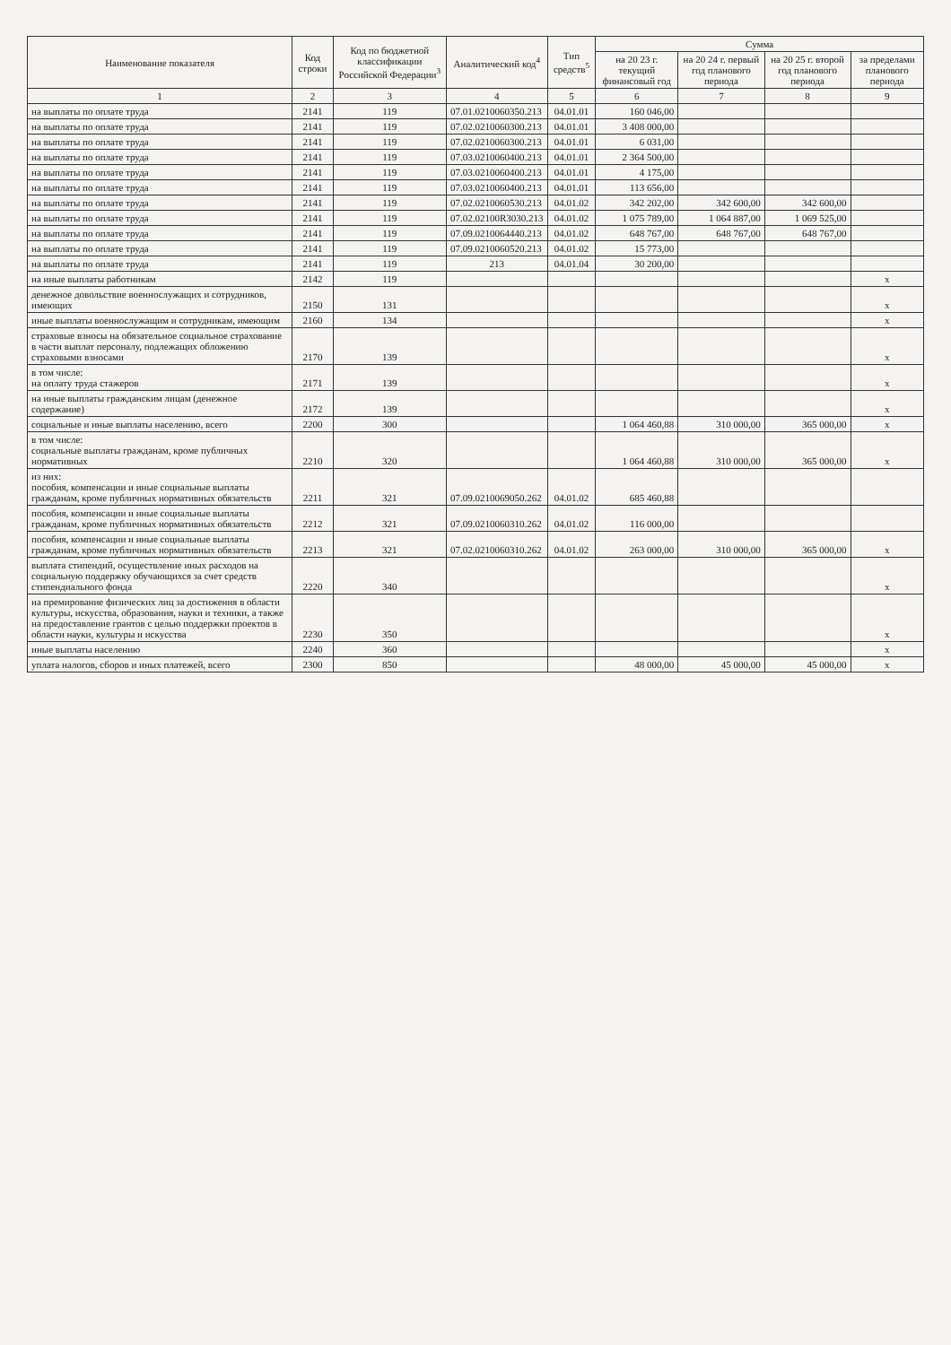| Наименование показателя | Код строки | Код по бюджетной классификации Российской Федерации<sup>3</sup> | Аналитический код<sup>4</sup> | Тип средств<sup>5</sup> | Сумма | | | |
| --- | --- | --- | --- | --- | --- | --- | --- | --- |
| | | | | | на 20 23 г. текущий финансовый год | на 20 24 г. первый год планового периода | на 20 25 г. второй год планового периода | за пределами планового периода |
| 1 | 2 | 3 | 4 | 5 | 6 | 7 | 8 | 9 |
| на выплаты по оплате труда | 2141 | 119 | 07.01.0210060350.213 | 04.01.01 | 160 046,00 | | | |
| на выплаты по оплате труда | 2141 | 119 | 07.02.0210060300.213 | 04.01.01 | 3 408 000,00 | | | |
| на выплаты по оплате труда | 2141 | 119 | 07.02.0210060300.213 | 04.01.01 | 6 031,00 | | | |
| на выплаты по оплате труда | 2141 | 119 | 07.03.0210060400.213 | 04.01.01 | 2 364 500,00 | | | |
| на выплаты по оплате труда | 2141 | 119 | 07.03.0210060400.213 | 04.01.01 | 4 175,00 | | | |
| на выплаты по оплате труда | 2141 | 119 | 07.03.0210060400.213 | 04.01.01 | 113 656,00 | | | |
| на выплаты по оплате труда | 2141 | 119 | 07.02.0210060530.213 | 04.01.02 | 342 202,00 | 342 600,00 | 342 600,00 | |
| на выплаты по оплате труда | 2141 | 119 | 07.02.02100R3030.213 | 04.01.02 | 1 075 789,00 | 1 064 887,00 | 1 069 525,00 | |
| на выплаты по оплате труда | 2141 | 119 | 07.09.0210064440.213 | 04.01.02 | 648 767,00 | 648 767,00 | 648 767,00 | |
| на выплаты по оплате труда | 2141 | 119 | 07.09.0210060520.213 | 04.01.02 | 15 773,00 | | | |
| на выплаты по оплате труда | 2141 | 119 | 213 | 04.01.04 | 30 200,00 | | | |
| на иные выплаты работникам | 2142 | 119 | | | | | | x |
| денежное довольствие военнослужащих и сотрудников, имеющих | 2150 | 131 | | | | | | x |
| иные выплаты военнослужащим и сотрудникам, имеющим | 2160 | 134 | | | | | | x |
| страховые взносы на обязательное социальное страхование в части выплат персоналу, подлежащих обложению страховыми взносами | 2170 | 139 | | | | | | x |
| в том числе: на оплату труда стажеров | 2171 | 139 | | | | | | x |
| на иные выплаты гражданским лицам (денежное содержание) | 2172 | 139 | | | | | | x |
| социальные и иные выплаты населению, всего | 2200 | 300 | | | 1 064 460,88 | 310 000,00 | 365 000,00 | x |
| в том числе: социальные выплаты гражданам, кроме публичных нормативных | 2210 | 320 | | | 1 064 460,88 | 310 000,00 | 365 000,00 | x |
| из них: пособия, компенсации и иные социальные выплаты гражданам, кроме публичных нормативных обязательств | 2211 | 321 | 07.09.0210069050.262 | 04.01.02 | 685 460,88 | | | |
| пособия, компенсации и иные социальные выплаты гражданам, кроме публичных нормативных обязательств | 2212 | 321 | 07.09.0210060310.262 | 04.01.02 | 116 000,00 | | | |
| пособия, компенсации и иные социальные выплаты гражданам, кроме публичных нормативных обязательств | 2213 | 321 | 07.02.0210060310.262 | 04.01.02 | 263 000,00 | 310 000,00 | 365 000,00 | x |
| выплата стипендий, осуществление иных расходов на социальную поддержку обучающихся за счет средств стипендиального фонда | 2220 | 340 | | | | | | x |
| на премирование физических лиц за достижения в области культуры, искусства, образования, науки и техники, а также на предоставление грантов с целью поддержки проектов в области науки, культуры и искусства | 2230 | 350 | | | | | | x |
| иные выплаты населению | 2240 | 360 | | | | | | x |
| уплата налогов, сборов и иных платежей, всего | 2300 | 850 | | | 48 000,00 | 45 000,00 | 45 000,00 | x |